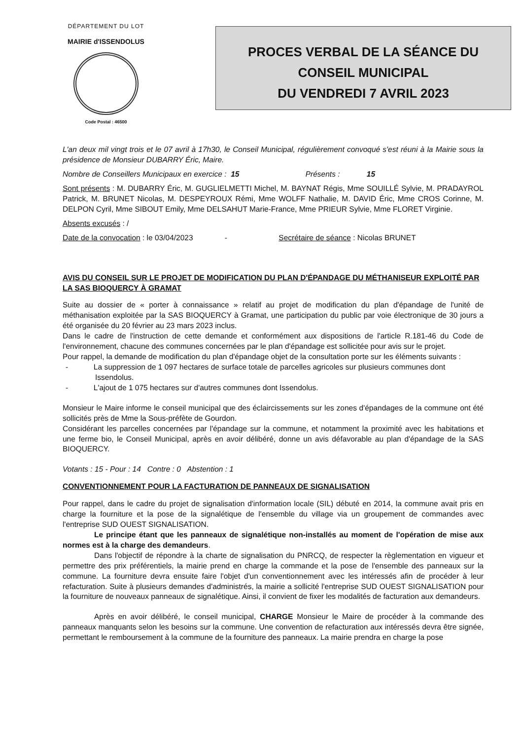DÉPARTEMENT DU LOT
MAIRIE d'ISSENDOLUS
Code Postal : 46500
PROCES VERBAL DE LA SÉANCE DU
CONSEIL MUNICIPAL
DU VENDREDI 7 AVRIL 2023
L'an deux mil vingt trois et le 07 avril à 17h30, le Conseil Municipal, régulièrement convoqué s'est réuni à la Mairie sous la présidence de Monsieur DUBARRY Éric, Maire.
Nombre de Conseillers Municipaux en exercice : 15 Présents : 15
Sont présents : M. DUBARRY Éric, M. GUGLIELMETTI Michel, M. BAYNAT Régis, Mme SOUILLÉ Sylvie, M. PRADAYROL Patrick, M. BRUNET Nicolas, M. DESPEYROUX Rémi, Mme WOLFF Nathalie, M. DAVID Éric, Mme CROS Corinne, M. DELPON Cyril, Mme SIBOUT Emily, Mme DELSAHUT Marie-France, Mme PRIEUR Sylvie, Mme FLORET Virginie.
Absents excusés : /
Date de la convocation : le 03/04/2023 - Secrétaire de séance : Nicolas BRUNET
AVIS DU CONSEIL SUR LE PROJET DE MODIFICATION DU PLAN D'ÉPANDAGE DU MÉTHANISEUR EXPLOITÉ PAR LA SAS BIOQUERCY À GRAMAT
Suite au dossier de « porter à connaissance » relatif au projet de modification du plan d'épandage de l'unité de méthanisation exploitée par la SAS BIOQUERCY à Gramat, une participation du public par voie électronique de 30 jours a été organisée du 20 février au 23 mars 2023 inclus.
Dans le cadre de l'instruction de cette demande et conformément aux dispositions de l'article R.181-46 du Code de l'environnement, chacune des communes concernées par le plan d'épandage est sollicitée pour avis sur le projet.
Pour rappel, la demande de modification du plan d'épandage objet de la consultation porte sur les éléments suivants :
- La suppression de 1 097 hectares de surface totale de parcelles agricoles sur plusieurs communes dont Issendolus.
- L'ajout de 1 075 hectares sur d'autres communes dont Issendolus.
Monsieur le Maire informe le conseil municipal que des éclaircissements sur les zones d'épandages de la commune ont été sollicités près de Mme la Sous-préfète de Gourdon.
Considérant les parcelles concernées par l'épandage sur la commune, et notamment la proximité avec les habitations et une ferme bio, le Conseil Municipal, après en avoir délibéré, donne un avis défavorable au plan d'épandage de la SAS BIOQUERCY.
Votants : 15 - Pour : 14 Contre : 0 Abstention : 1
CONVENTIONNEMENT POUR LA FACTURATION DE PANNEAUX DE SIGNALISATION
Pour rappel, dans le cadre du projet de signalisation d'information locale (SIL) débuté en 2014, la commune avait pris en charge la fourniture et la pose de la signalétique de l'ensemble du village via un groupement de commandes avec l'entreprise SUD OUEST SIGNALISATION.
Le principe étant que les panneaux de signalétique non-installés au moment de l'opération de mise aux normes est à la charge des demandeurs.
Dans l'objectif de répondre à la charte de signalisation du PNRCQ, de respecter la règlementation en vigueur et permettre des prix préférentiels, la mairie prend en charge la commande et la pose de l'ensemble des panneaux sur la commune. La fourniture devra ensuite faire l'objet d'un conventionnement avec les intéressés afin de procéder à leur refacturation. Suite à plusieurs demandes d'administrés, la mairie a sollicité l'entreprise SUD OUEST SIGNALISATION pour la fourniture de nouveaux panneaux de signalétique. Ainsi, il convient de fixer les modalités de facturation aux demandeurs.
Après en avoir délibéré, le conseil municipal, CHARGE Monsieur le Maire de procéder à la commande des panneaux manquants selon les besoins sur la commune. Une convention de refacturation aux intéressés devra être signée, permettant le remboursement à la commune de la fourniture des panneaux. La mairie prendra en charge la pose